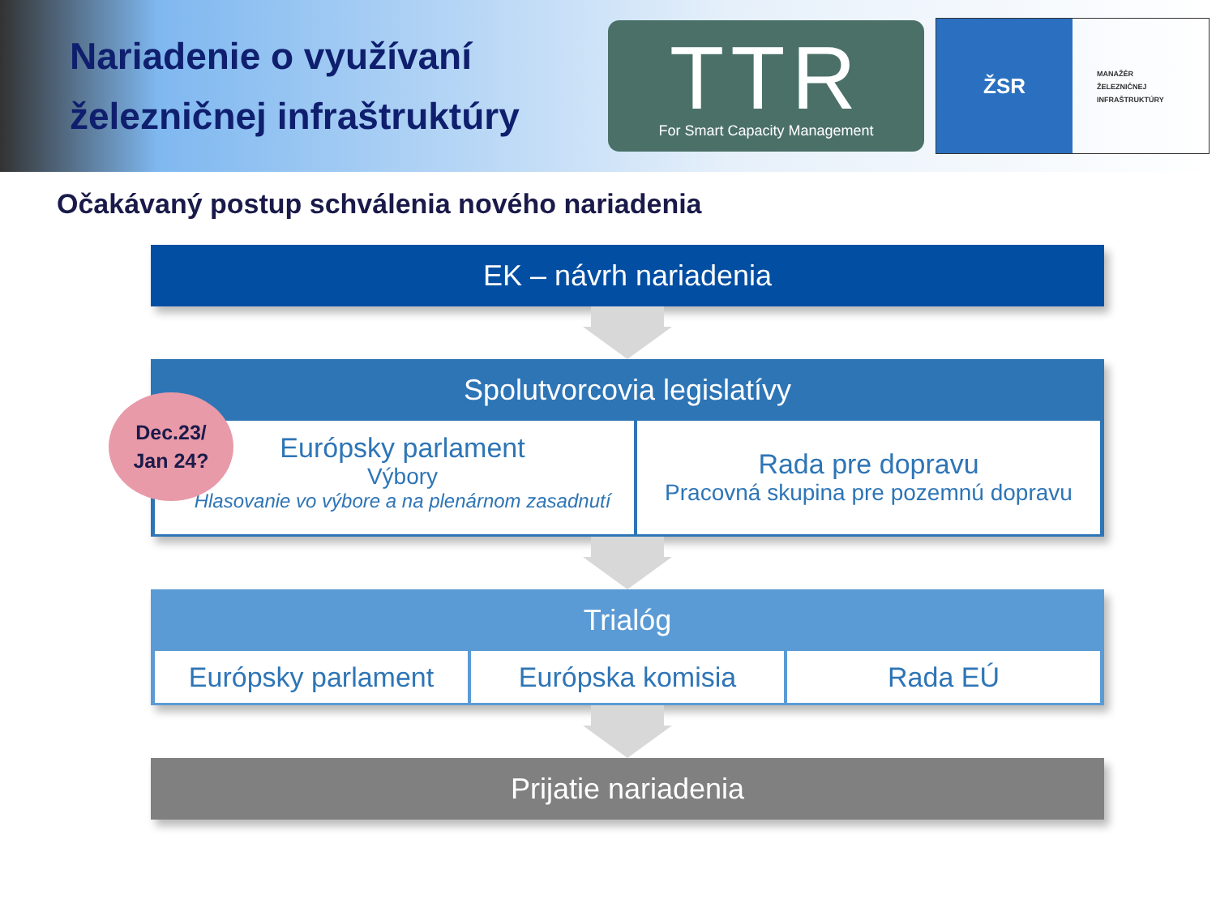Nariadenie o využívaní železničnej infraštruktúry
TTR
For Smart Capacity Management
ŽSR
MANAŽÉR
ŽELEZNIČNEJ
INFRAŠTRUKTÚRY
Očakávaný postup schválenia nového nariadenia
EK – návrh nariadenia
Spolutvorcovia legislatívy
Európsky parlament
Výbory
Hlasovanie vo výbore a na plenárnom zasadnutí
Rada pre dopravu
Pracovná skupina pre pozemnú dopravu
Trialóg
Európsky parlament Európska komisia Rada EÚ
Prijatie nariadenia
Dec.23/
Jan 24?